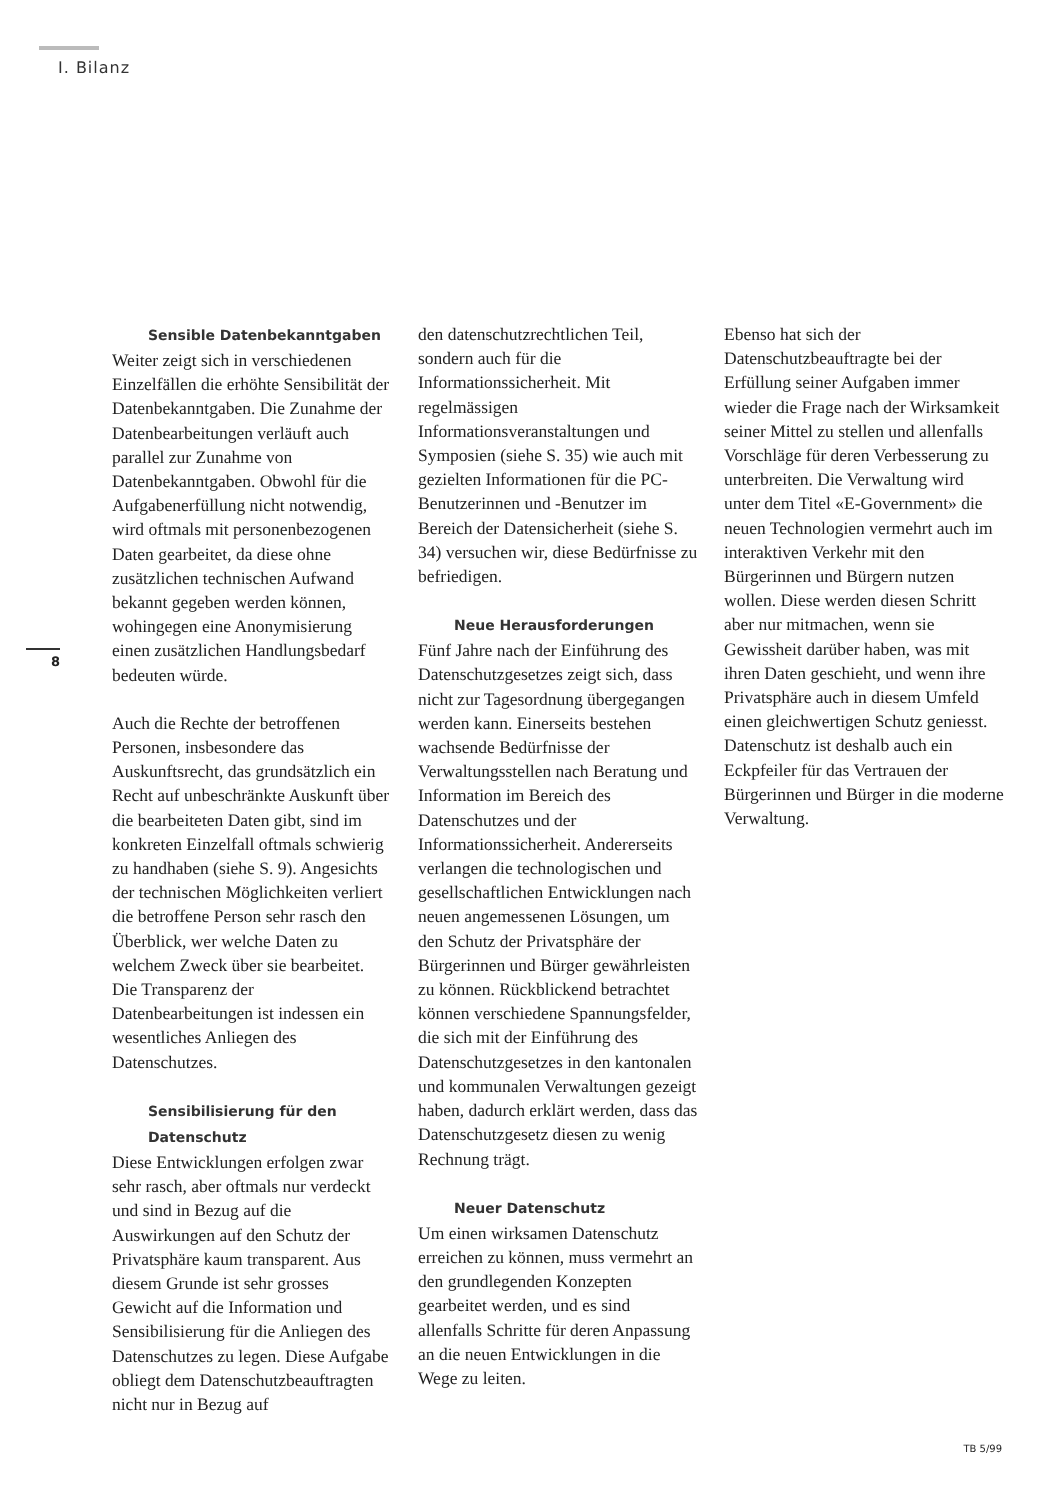I. Bilanz
8
Sensible Datenbekanntgaben
Weiter zeigt sich in verschiedenen Einzelfällen die erhöhte Sensibilität der Datenbekanntgaben. Die Zunahme der Datenbearbeitungen verläuft auch parallel zur Zunahme von Datenbekanntgaben. Obwohl für die Aufgabenerfüllung nicht notwendig, wird oftmals mit personenbezogenen Daten gearbeitet, da diese ohne zusätzlichen technischen Aufwand bekannt gegeben werden können, wohingegen eine Anonymisierung einen zusätzlichen Handlungsbedarf bedeuten würde.
Auch die Rechte der betroffenen Personen, insbesondere das Auskunftsrecht, das grundsätzlich ein Recht auf unbeschränkte Auskunft über die bearbeiteten Daten gibt, sind im konkreten Einzelfall oftmals schwierig zu handhaben (siehe S. 9). Angesichts der technischen Möglichkeiten verliert die betroffene Person sehr rasch den Überblick, wer welche Daten zu welchem Zweck über sie bearbeitet. Die Transparenz der Datenbearbeitungen ist indessen ein wesentliches Anliegen des Datenschutzes.
Sensibilisierung für den Datenschutz
Diese Entwicklungen erfolgen zwar sehr rasch, aber oftmals nur verdeckt und sind in Bezug auf die Auswirkungen auf den Schutz der Privatsphäre kaum transparent. Aus diesem Grunde ist sehr grosses Gewicht auf die Information und Sensibilisierung für die Anliegen des Datenschutzes zu legen. Diese Aufgabe obliegt dem Datenschutzbeauftragten nicht nur in Bezug auf
den datenschutzrechtlichen Teil, sondern auch für die Informationssicherheit. Mit regelmässigen Informationsveranstaltungen und Symposien (siehe S. 35) wie auch mit gezielten Informationen für die PC-Benutzerinnen und -Benutzer im Bereich der Datensicherheit (siehe S. 34) versuchen wir, diese Bedürfnisse zu befriedigen.
Neue Herausforderungen
Fünf Jahre nach der Einführung des Datenschutzgesetzes zeigt sich, dass nicht zur Tagesordnung übergegangen werden kann. Einerseits bestehen wachsende Bedürfnisse der Verwaltungsstellen nach Beratung und Information im Bereich des Datenschutzes und der Informationssicherheit. Andererseits verlangen die technologischen und gesellschaftlichen Entwicklungen nach neuen angemessenen Lösungen, um den Schutz der Privatsphäre der Bürgerinnen und Bürger gewährleisten zu können. Rückblickend betrachtet können verschiedene Spannungsfelder, die sich mit der Einführung des Datenschutzgesetzes in den kantonalen und kommunalen Verwaltungen gezeigt haben, dadurch erklärt werden, dass das Datenschutzgesetz diesen zu wenig Rechnung trägt.
Neuer Datenschutz
Um einen wirksamen Datenschutz erreichen zu können, muss vermehrt an den grundlegenden Konzepten gearbeitet werden, und es sind allenfalls Schritte für deren Anpassung an die neuen Entwicklungen in die Wege zu leiten.
Ebenso hat sich der Datenschutzbeauftragte bei der Erfüllung seiner Aufgaben immer wieder die Frage nach der Wirksamkeit seiner Mittel zu stellen und allenfalls Vorschläge für deren Verbesserung zu unterbreiten. Die Verwaltung wird unter dem Titel «E-Government» die neuen Technologien vermehrt auch im interaktiven Verkehr mit den Bürgerinnen und Bürgern nutzen wollen. Diese werden diesen Schritt aber nur mitmachen, wenn sie Gewissheit darüber haben, was mit ihren Daten geschieht, und wenn ihre Privatsphäre auch in diesem Umfeld einen gleichwertigen Schutz geniesst. Datenschutz ist deshalb auch ein Eckpfeiler für das Vertrauen der Bürgerinnen und Bürger in die moderne Verwaltung.
TB 5/99